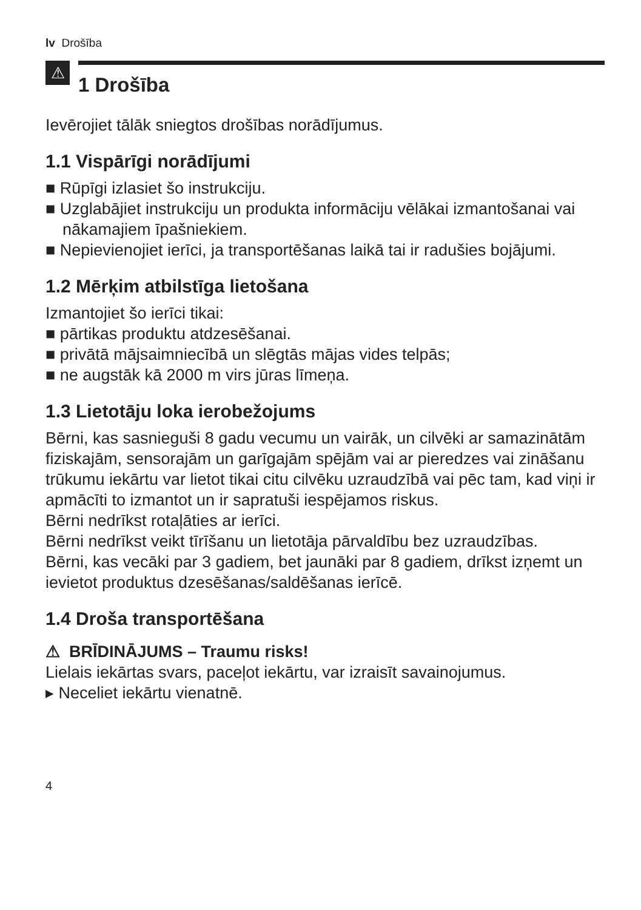lv Drošība
⚠
1 Drošība
Ievērojiet tālāk sniegtos drošības norādījumus.
1.1 Vispārīgi norādījumi
■ Rūpīgi izlasiet šo instrukciju.
■ Uzglabājiet instrukciju un produkta informāciju vēlākai izmanto­šanai vai nākamajiem īpašniekiem.
■ Nepievienojiet ierīci, ja transportēšanas laikā tai ir radušies bojā­jumi.
1.2 Mērķim atbilstīga lietošana
Izmantojiet šo ierīci tikai:
■ pārtikas produktu atdzesēšanai.
■ privātā mājsaimniecībā un slēgtās mājas vides telpās;
■ ne augstāk kā 2000 m virs jūras līmeņa.
1.3 Lietotāju loka ierobežojums
Bērni, kas sasnieguši 8 gadu vecumu un vairāk, un cilvēki ar sa­mazinātām fiziskajām, sensorajām un garīgajām spējām vai ar pie­redzes vai zināšanu trūkumu iekārtu var lietot tikai citu cilvēku uz­raudzībā vai pēc tam, kad viņi ir apmācīti to izmantot un ir sapra­tuši iespējamos riskus.
Bērni nedrīkst rotaļāties ar ierīci.
Bērni nedrīkst veikt tīrīšanu un lietotāja pārvaldību bez uzraudzī­bas.
Bērni, kas vecāki par 3 gadiem, bet jaunāki par 8 gadiem, drīkst izņemt un ievietot produktus dzesēšanas/saldēšanas ierīcē.
1.4 Droša transportēšana
⚠ BRĪDINĀJUMS – Traumu risks!
Lielais iekārtas svars, paceļot iekārtu, var izraisīt savainojumus.
▸ Neceliet iekārtu vienatnē.
4